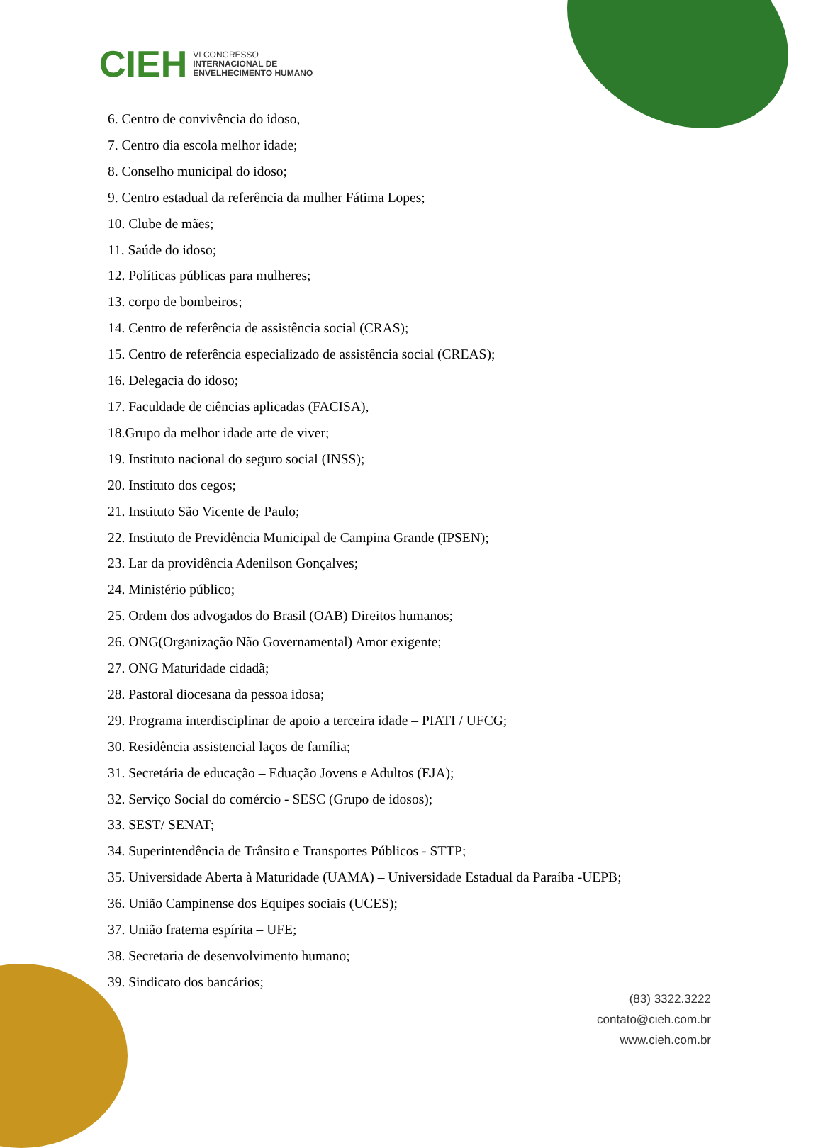CIEH
VI CONGRESSO
INTERNACIONAL DE
ENVELHECIMENTO HUMANO
6. Centro de convivência do idoso,
7. Centro dia escola melhor idade;
8. Conselho municipal do idoso;
9. Centro estadual da referência da mulher Fátima Lopes;
10. Clube de mães;
11. Saúde do idoso;
12. Políticas públicas para mulheres;
13. corpo de bombeiros;
14. Centro de referência de assistência social (CRAS);
15. Centro de referência especializado de assistência social (CREAS);
16. Delegacia do idoso;
17. Faculdade de ciências aplicadas (FACISA),
18.Grupo da melhor idade arte de viver;
19. Instituto nacional do seguro social (INSS);
20. Instituto dos cegos;
21. Instituto São Vicente de Paulo;
22. Instituto de Previdência Municipal de Campina Grande (IPSEN);
23. Lar da providência Adenilson Gonçalves;
24. Ministério público;
25. Ordem dos advogados do Brasil (OAB) Direitos humanos;
26. ONG(Organização Não Governamental) Amor exigente;
27. ONG Maturidade cidadã;
28. Pastoral diocesana da pessoa idosa;
29. Programa interdisciplinar de apoio a terceira idade – PIATI / UFCG;
30. Residência assistencial laços de família;
31. Secretária de educação – Eduação Jovens e Adultos (EJA);
32. Serviço Social do comércio - SESC (Grupo de idosos);
33. SEST/ SENAT;
34. Superintendência de Trânsito e Transportes Públicos - STTP;
35. Universidade Aberta à Maturidade (UAMA) – Universidade Estadual da Paraíba -UEPB;
36. União Campinense dos Equipes sociais (UCES);
37. União fraterna espírita – UFE;
38. Secretaria de desenvolvimento humano;
39. Sindicato dos bancários;
(83) 3322.3222
contato@cieh.com.br
www.cieh.com.br